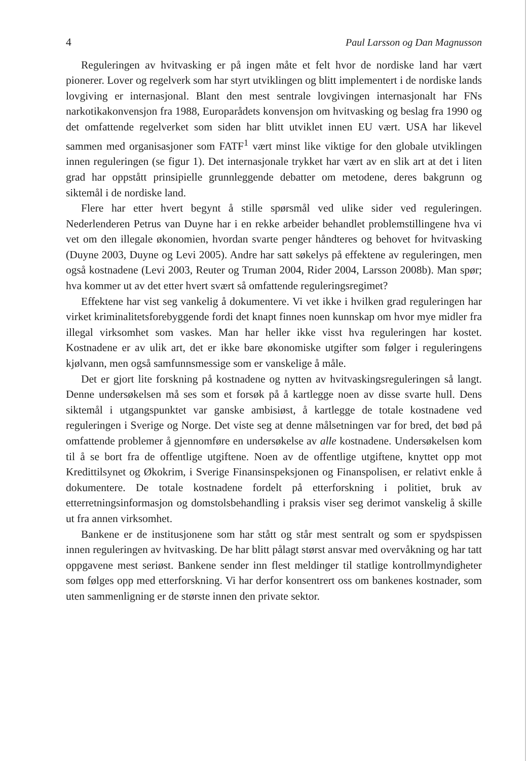4 Paul Larsson og Dan Magnusson
Reguleringen av hvitvasking er på ingen måte et felt hvor de nordiske land har vært pionerer. Lover og regelverk som har styrt utviklingen og blitt implementert i de nordiske lands lovgiving er internasjonal. Blant den mest sentrale lovgivingen internasjonalt har FNs narkotikakonvensjon fra 1988, Europarådets konvensjon om hvitvasking og beslag fra 1990 og det omfattende regelverket som siden har blitt utviklet innen EU vært. USA har likevel sammen med organisasjoner som FATF<sup>1</sup> vært minst like viktige for den globale utviklingen innen reguleringen (se figur 1). Det internasjonale trykket har vært av en slik art at det i liten grad har oppstått prinsipielle grunnleggende debatter om metodene, deres bakgrunn og siktemål i de nordiske land.
Flere har etter hvert begynt å stille spørsmål ved ulike sider ved reguleringen. Nederlenderen Petrus van Duyne har i en rekke arbeider behandlet problemstillingene hva vi vet om den illegale økonomien, hvordan svarte penger håndteres og behovet for hvitvasking (Duyne 2003, Duyne og Levi 2005). Andre har satt søkelys på effektene av reguleringen, men også kostnadene (Levi 2003, Reuter og Truman 2004, Rider 2004, Larsson 2008b). Man spør; hva kommer ut av det etter hvert svært så omfattende reguleringsregimet?
Effektene har vist seg vankelig å dokumentere. Vi vet ikke i hvilken grad reguleringen har virket kriminalitetsforebyggende fordi det knapt finnes noen kunnskap om hvor mye midler fra illegal virksomhet som vaskes. Man har heller ikke visst hva reguleringen har kostet. Kostnadene er av ulik art, det er ikke bare økonomiske utgifter som følger i reguleringens kjølvann, men også samfunnsmessige som er vanskelige å måle.
Det er gjort lite forskning på kostnadene og nytten av hvitvaskingsreguleringen så langt. Denne undersøkelsen må ses som et forsøk på å kartlegge noen av disse svarte hull. Dens siktemål i utgangspunktet var ganske ambisiøst, å kartlegge de totale kostnadene ved reguleringen i Sverige og Norge. Det viste seg at denne målsetningen var for bred, det bød på omfattende problemer å gjennomføre en undersøkelse av alle kostnadene. Undersøkelsen kom til å se bort fra de offentlige utgiftene. Noen av de offentlige utgiftene, knyttet opp mot Kredittilsynet og Økokrim, i Sverige Finansinspeksjonen og Finanspolisen, er relativt enkle å dokumentere. De totale kostnadene fordelt på etterforskning i politiet, bruk av etterretningsinformasjon og domstolsbehandling i praksis viser seg derimot vanskelig å skille ut fra annen virksomhet.
Bankene er de institusjonene som har stått og står mest sentralt og som er spydspissen innen reguleringen av hvitvasking. De har blitt pålagt størst ansvar med overvåkning og har tatt oppgavene mest seriøst. Bankene sender inn flest meldinger til statlige kontrollmyndigheter som følges opp med etterforskning. Vi har derfor konsentrert oss om bankenes kostnader, som uten sammenligning er de største innen den private sektor.